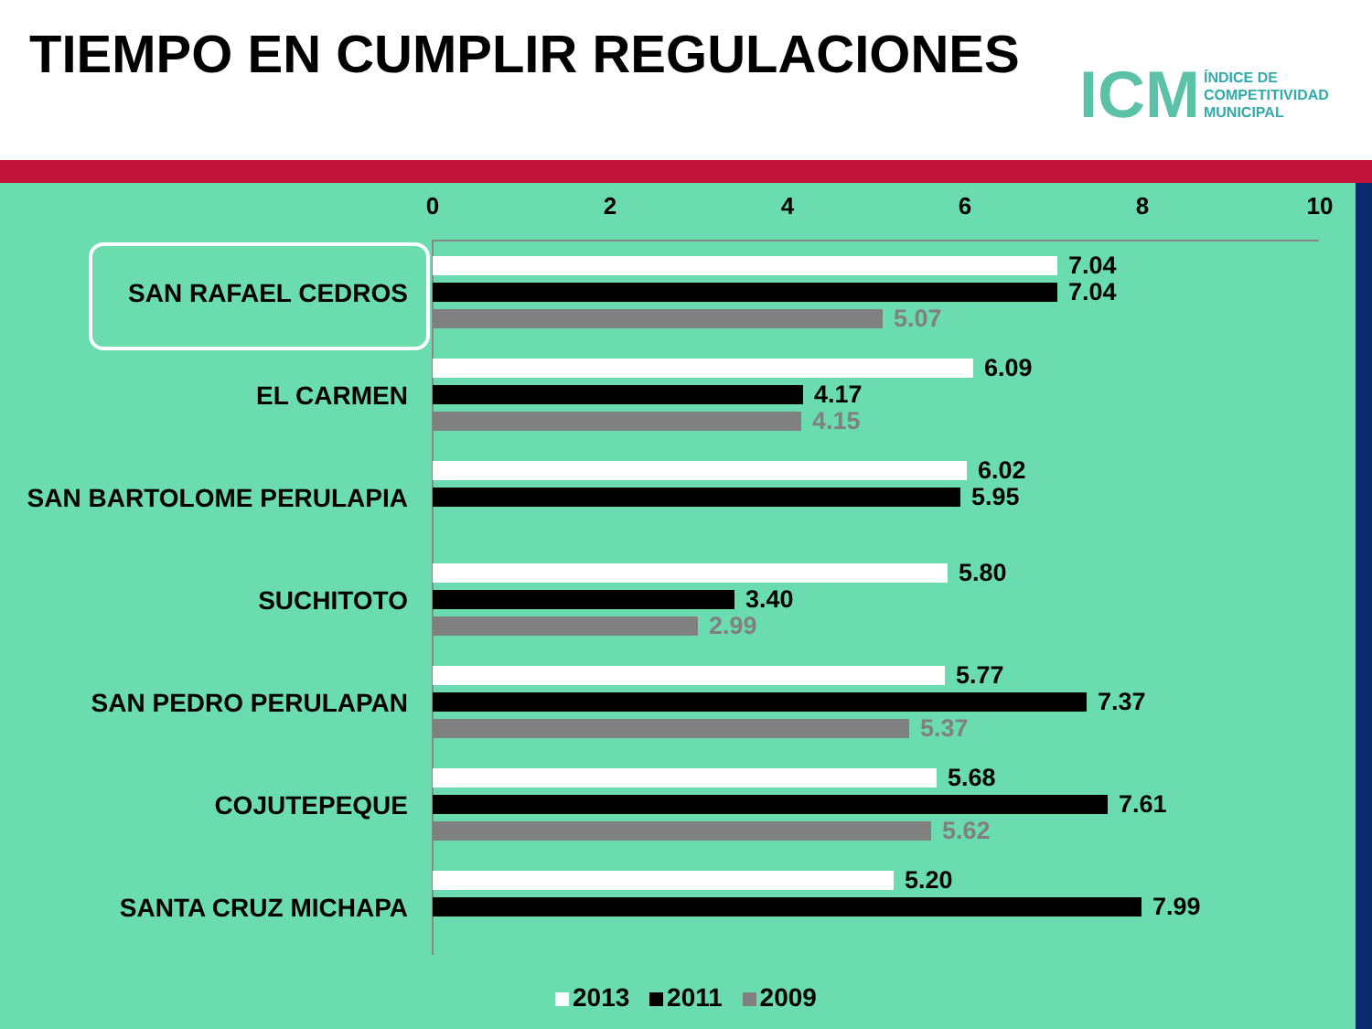TIEMPO EN CUMPLIR REGULACIONES
ICM
ÍNDICE DE
COMPETITIVIDAD
MUNICIPAL
0 2 4 6 8 10
SAN RAFAEL CEDROS
7.04
7.04
5.07
EL CARMEN
6.09
4.17
4.15
SAN BARTOLOME PERULAPIA
6.02
5.95
SUCHITOTO
5.80
3.40
2.99
SAN PEDRO PERULAPAN
5.77
7.37
5.37
COJUTEPEQUE
5.68
7.61
5.62
SANTA CRUZ MICHAPA
5.20
7.99
2013 2011 2009